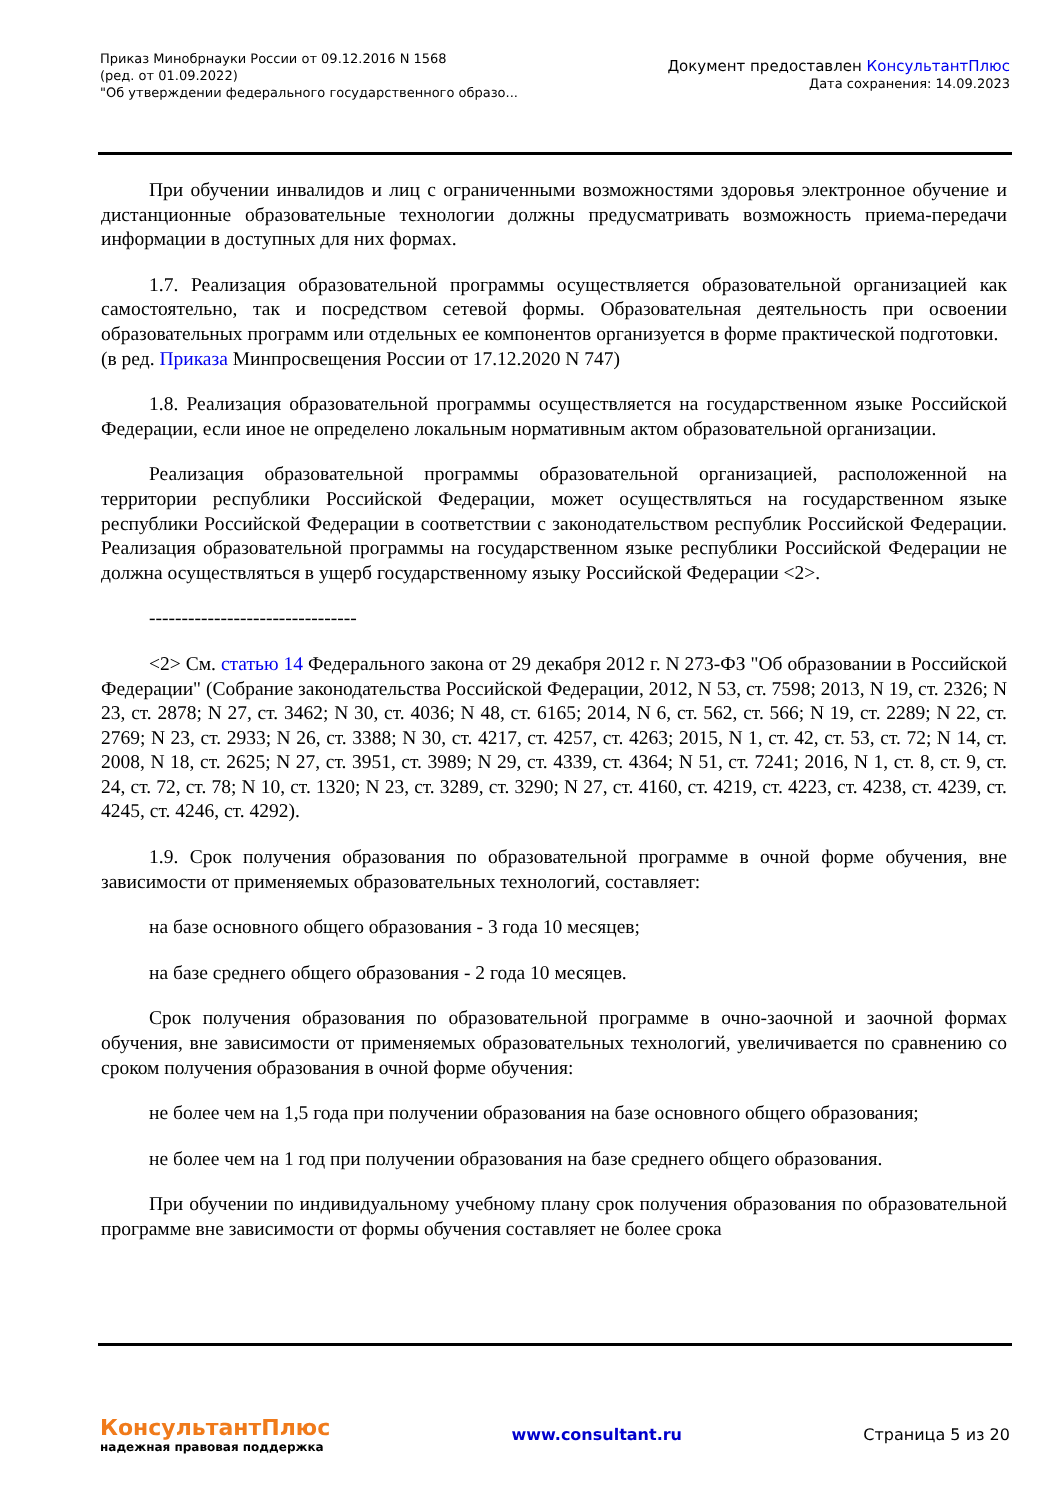Приказ Минобрнауки России от 09.12.2016 N 1568
(ред. от 01.09.2022)
"Об утверждении федерального государственного образо...
Документ предоставлен КонсультантПлюс
Дата сохранения: 14.09.2023
При обучении инвалидов и лиц с ограниченными возможностями здоровья электронное обучение и дистанционные образовательные технологии должны предусматривать возможность приема-передачи информации в доступных для них формах.
1.7. Реализация образовательной программы осуществляется образовательной организацией как самостоятельно, так и посредством сетевой формы. Образовательная деятельность при освоении образовательных программ или отдельных ее компонентов организуется в форме практической подготовки.
(в ред. Приказа Минпросвещения России от 17.12.2020 N 747)
1.8. Реализация образовательной программы осуществляется на государственном языке Российской Федерации, если иное не определено локальным нормативным актом образовательной организации.
Реализация образовательной программы образовательной организацией, расположенной на территории республики Российской Федерации, может осуществляться на государственном языке республики Российской Федерации в соответствии с законодательством республик Российской Федерации. Реализация образовательной программы на государственном языке республики Российской Федерации не должна осуществляться в ущерб государственному языку Российской Федерации <2>.
--------------------------------
<2> См. статью 14 Федерального закона от 29 декабря 2012 г. N 273-ФЗ "Об образовании в Российской Федерации" (Собрание законодательства Российской Федерации, 2012, N 53, ст. 7598; 2013, N 19, ст. 2326; N 23, ст. 2878; N 27, ст. 3462; N 30, ст. 4036; N 48, ст. 6165; 2014, N 6, ст. 562, ст. 566; N 19, ст. 2289; N 22, ст. 2769; N 23, ст. 2933; N 26, ст. 3388; N 30, ст. 4217, ст. 4257, ст. 4263; 2015, N 1, ст. 42, ст. 53, ст. 72; N 14, ст. 2008, N 18, ст. 2625; N 27, ст. 3951, ст. 3989; N 29, ст. 4339, ст. 4364; N 51, ст. 7241; 2016, N 1, ст. 8, ст. 9, ст. 24, ст. 72, ст. 78; N 10, ст. 1320; N 23, ст. 3289, ст. 3290; N 27, ст. 4160, ст. 4219, ст. 4223, ст. 4238, ст. 4239, ст. 4245, ст. 4246, ст. 4292).
1.9. Срок получения образования по образовательной программе в очной форме обучения, вне зависимости от применяемых образовательных технологий, составляет:
на базе основного общего образования - 3 года 10 месяцев;
на базе среднего общего образования - 2 года 10 месяцев.
Срок получения образования по образовательной программе в очно-заочной и заочной формах обучения, вне зависимости от применяемых образовательных технологий, увеличивается по сравнению со сроком получения образования в очной форме обучения:
не более чем на 1,5 года при получении образования на базе основного общего образования;
не более чем на 1 год при получении образования на базе среднего общего образования.
При обучении по индивидуальному учебному плану срок получения образования по образовательной программе вне зависимости от формы обучения составляет не более срока
КонсультантПлюс
надежная правовая поддержка
www.consultant.ru Страница 5 из 20